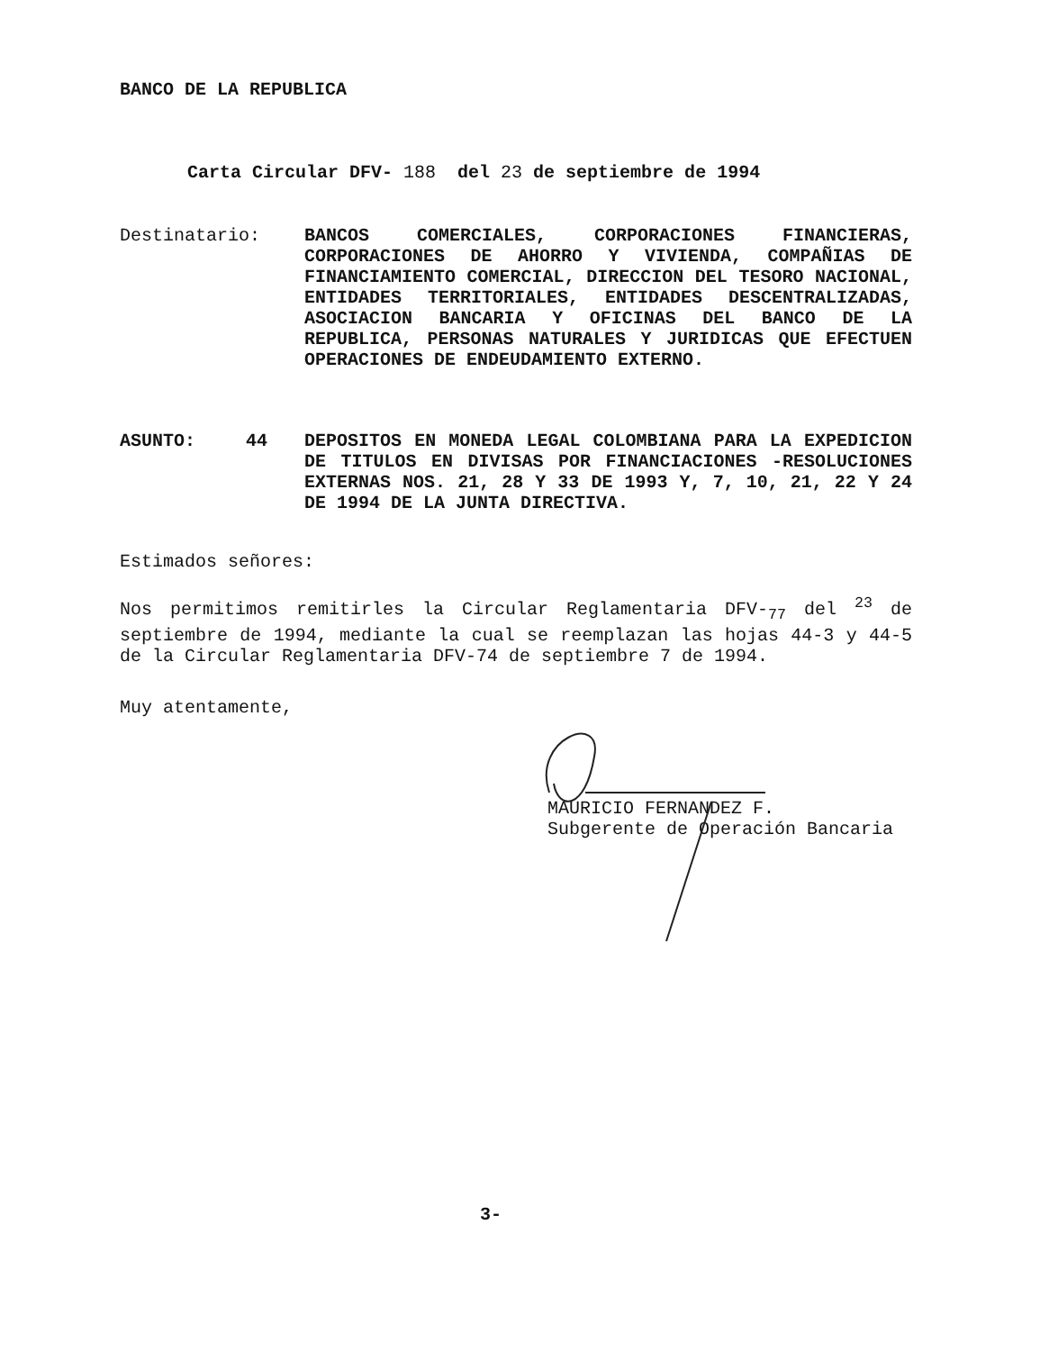BANCO DE LA REPUBLICA
Carta Circular DFV- 188 del 23 de septiembre de 1994
Destinatario: BANCOS COMERCIALES, CORPORACIONES FINANCIERAS, CORPORACIONES DE AHORRO Y VIVIENDA, COMPAÑIAS DE FINANCIAMIENTO COMERCIAL, DIRECCION DEL TESORO NACIONAL, ENTIDADES TERRITORIALES, ENTIDADES DESCENTRALIZADAS, ASOCIACION BANCARIA Y OFICINAS DEL BANCO DE LA REPUBLICA, PERSONAS NATURALES Y JURIDICAS QUE EFECTUEN OPERACIONES DE ENDEUDAMIENTO EXTERNO.
ASUNTO: 44 DEPOSITOS EN MONEDA LEGAL COLOMBIANA PARA LA EXPEDICION DE TITULOS EN DIVISAS POR FINANCIACIONES -RESOLUCIONES EXTERNAS NOS. 21, 28 Y 33 DE 1993 Y, 7, 10, 21, 22 Y 24 DE 1994 DE LA JUNTA DIRECTIVA.
Estimados señores:
Nos permitimos remitirles la Circular Reglamentaria DFV-<sub>77</sub> del <sup>23</sup> de septiembre de 1994, mediante la cual se reemplazan las hojas 44-3 y 44-5 de la Circular Reglamentaria DFV-74 de septiembre 7 de 1994.
Muy atentamente,
MAURICIO FERNANDEZ F.
Subgerente de Operación Bancaria
3-